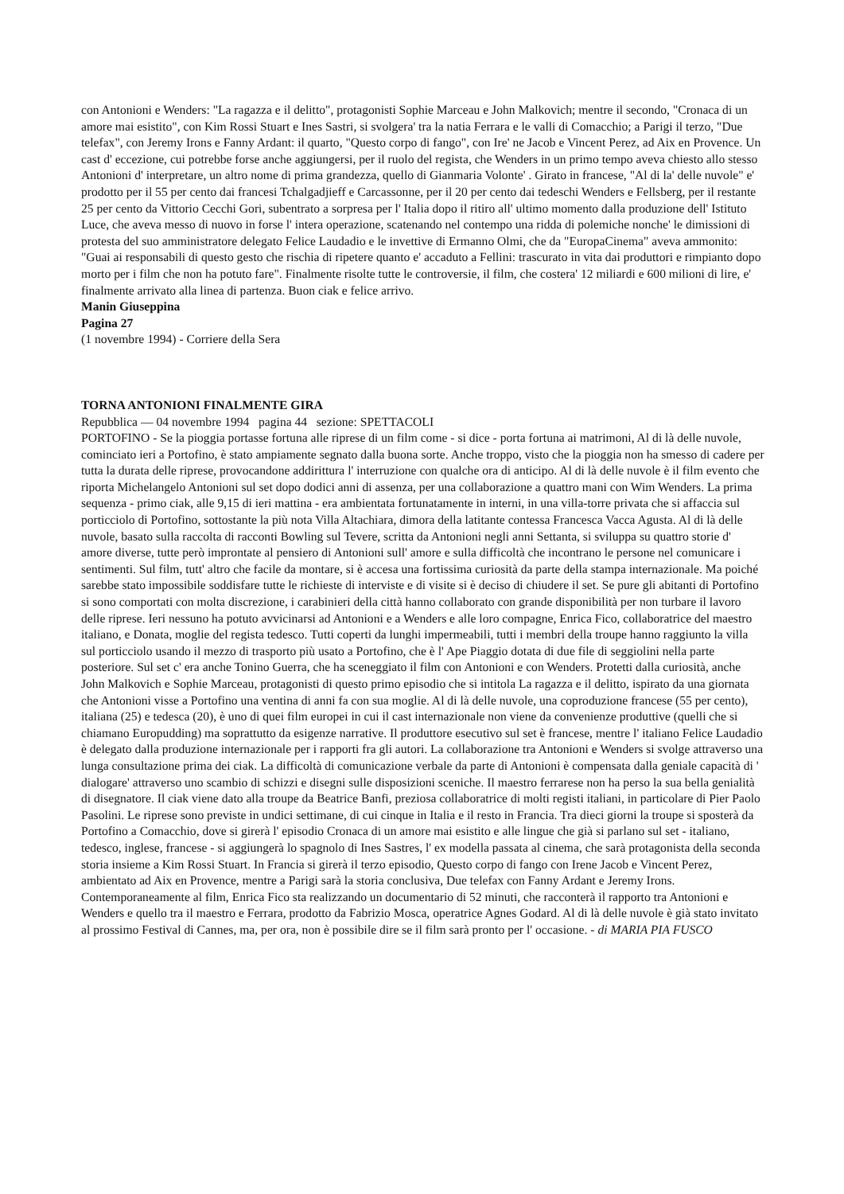con Antonioni e Wenders: "La ragazza e il delitto", protagonisti Sophie Marceau e John Malkovich; mentre il secondo, "Cronaca di un amore mai esistito", con Kim Rossi Stuart e Ines Sastri, si svolgera' tra la natia Ferrara e le valli di Comacchio; a Parigi il terzo, "Due telefax", con Jeremy Irons e Fanny Ardant: il quarto, "Questo corpo di fango", con Ire' ne Jacob e Vincent Perez, ad Aix en Provence. Un cast d' eccezione, cui potrebbe forse anche aggiungersi, per il ruolo del regista, che Wenders in un primo tempo aveva chiesto allo stesso Antonioni d' interpretare, un altro nome di prima grandezza, quello di Gianmaria Volonte' . Girato in francese, "Al di la' delle nuvole" e' prodotto per il 55 per cento dai francesi Tchalgadjieff e Carcassonne, per il 20 per cento dai tedeschi Wenders e Fellsberg, per il restante 25 per cento da Vittorio Cecchi Gori, subentrato a sorpresa per l' Italia dopo il ritiro all' ultimo momento dalla produzione dell' Istituto Luce, che aveva messo di nuovo in forse l' intera operazione, scatenando nel contempo una ridda di polemiche nonche' le dimissioni di protesta del suo amministratore delegato Felice Laudadio e le invettive di Ermanno Olmi, che da "EuropaCinema" aveva ammonito: "Guai ai responsabili di questo gesto che rischia di ripetere quanto e' accaduto a Fellini: trascurato in vita dai produttori e rimpianto dopo morto per i film che non ha potuto fare". Finalmente risolte tutte le controversie, il film, che costera' 12 miliardi e 600 milioni di lire, e' finalmente arrivato alla linea di partenza. Buon ciak e felice arrivo.
Manin Giuseppina
Pagina 27
(1 novembre 1994) - Corriere della Sera
TORNA ANTONIONI FINALMENTE GIRA
Repubblica — 04 novembre 1994 pagina 44 sezione: SPETTACOLI
PORTOFINO - Se la pioggia portasse fortuna alle riprese di un film come - si dice - porta fortuna ai matrimoni, Al di là delle nuvole, cominciato ieri a Portofino, è stato ampiamente segnato dalla buona sorte. Anche troppo, visto che la pioggia non ha smesso di cadere per tutta la durata delle riprese, provocandone addirittura l' interruzione con qualche ora di anticipo. Al di là delle nuvole è il film evento che riporta Michelangelo Antonioni sul set dopo dodici anni di assenza, per una collaborazione a quattro mani con Wim Wenders. La prima sequenza - primo ciak, alle 9,15 di ieri mattina - era ambientata fortunatamente in interni, in una villa-torre privata che si affaccia sul porticciolo di Portofino, sottostante la più nota Villa Altachiara, dimora della latitante contessa Francesca Vacca Agusta. Al di là delle nuvole, basato sulla raccolta di racconti Bowling sul Tevere, scritta da Antonioni negli anni Settanta, si sviluppa su quattro storie d' amore diverse, tutte però improntate al pensiero di Antonioni sull' amore e sulla difficoltà che incontrano le persone nel comunicare i sentimenti. Sul film, tutt' altro che facile da montare, si è accesa una fortissima curiosità da parte della stampa internazionale. Ma poiché sarebbe stato impossibile soddisfare tutte le richieste di interviste e di visite si è deciso di chiudere il set. Se pure gli abitanti di Portofino si sono comportati con molta discrezione, i carabinieri della città hanno collaborato con grande disponibilità per non turbare il lavoro delle riprese. Ieri nessuno ha potuto avvicinarsi ad Antonioni e a Wenders e alle loro compagne, Enrica Fico, collaboratrice del maestro italiano, e Donata, moglie del regista tedesco. Tutti coperti da lunghi impermeabili, tutti i membri della troupe hanno raggiunto la villa sul porticciolo usando il mezzo di trasporto più usato a Portofino, che è l' Ape Piaggio dotata di due file di seggiolini nella parte posteriore. Sul set c' era anche Tonino Guerra, che ha sceneggiato il film con Antonioni e con Wenders. Protetti dalla curiosità, anche John Malkovich e Sophie Marceau, protagonisti di questo primo episodio che si intitola La ragazza e il delitto, ispirato da una giornata che Antonioni visse a Portofino una ventina di anni fa con sua moglie. Al di là delle nuvole, una coproduzione francese (55 per cento), italiana (25) e tedesca (20), è uno di quei film europei in cui il cast internazionale non viene da convenienze produttive (quelli che si chiamano Europudding) ma soprattutto da esigenze narrative. Il produttore esecutivo sul set è francese, mentre l' italiano Felice Laudadio è delegato dalla produzione internazionale per i rapporti fra gli autori. La collaborazione tra Antonioni e Wenders si svolge attraverso una lunga consultazione prima dei ciak. La difficoltà di comunicazione verbale da parte di Antonioni è compensata dalla geniale capacità di ' dialogare' attraverso uno scambio di schizzi e disegni sulle disposizioni sceniche. Il maestro ferrarese non ha perso la sua bella genialità di disegnatore. Il ciak viene dato alla troupe da Beatrice Banfi, preziosa collaboratrice di molti registi italiani, in particolare di Pier Paolo Pasolini. Le riprese sono previste in undici settimane, di cui cinque in Italia e il resto in Francia. Tra dieci giorni la troupe si sposterà da Portofino a Comacchio, dove si girerà l' episodio Cronaca di un amore mai esistito e alle lingue che già si parlano sul set - italiano, tedesco, inglese, francese - si aggiungerà lo spagnolo di Ines Sastres, l' ex modella passata al cinema, che sarà protagonista della seconda storia insieme a Kim Rossi Stuart. In Francia si girerà il terzo episodio, Questo corpo di fango con Irene Jacob e Vincent Perez, ambientato ad Aix en Provence, mentre a Parigi sarà la storia conclusiva, Due telefax con Fanny Ardant e Jeremy Irons. Contemporaneamente al film, Enrica Fico sta realizzando un documentario di 52 minuti, che racconterà il rapporto tra Antonioni e Wenders e quello tra il maestro e Ferrara, prodotto da Fabrizio Mosca, operatrice Agnes Godard. Al di là delle nuvole è già stato invitato al prossimo Festival di Cannes, ma, per ora, non è possibile dire se il film sarà pronto per l' occasione. - di MARIA PIA FUSCO